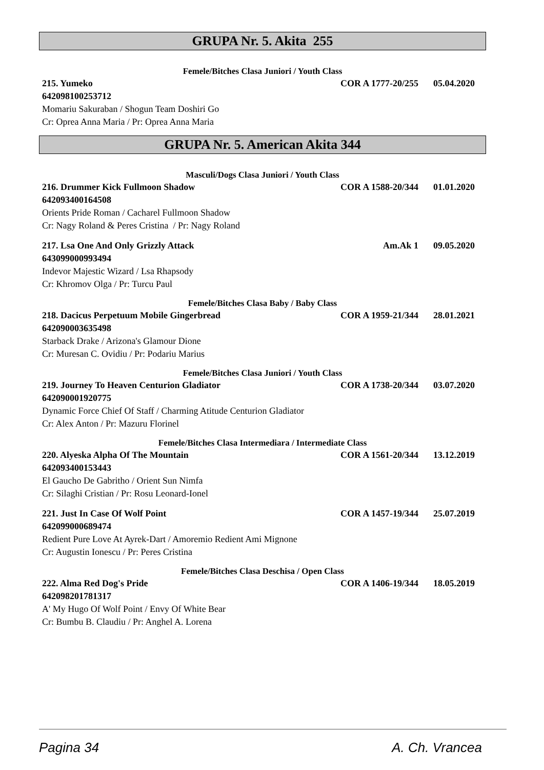GRUPA Nr. 5. Akita 255
Femele/Bitches Clasa Juniori / Youth Class
215. Yumeko COR A 1777-20/255 05.04.2020
642098100253712
Momariu Sakuraban / Shogun Team Doshiri Go
Cr: Oprea Anna Maria / Pr: Oprea Anna Maria
GRUPA Nr. 5. American Akita 344
Masculi/Dogs Clasa Juniori / Youth Class
216. Drummer Kick Fullmoon Shadow COR A 1588-20/344 01.01.2020
642093400164508
Orients Pride Roman / Cacharel Fullmoon Shadow
Cr: Nagy Roland & Peres Cristina / Pr: Nagy Roland
217. Lsa One And Only Grizzly Attack Am.Ak 1 09.05.2020
643099000993494
Indevor Majestic Wizard / Lsa Rhapsody
Cr: Khromov Olga / Pr: Turcu Paul
Femele/Bitches Clasa Baby / Baby Class
218. Dacicus Perpetuum Mobile Gingerbread COR A 1959-21/344 28.01.2021
642090003635498
Starback Drake / Arizona's Glamour Dione
Cr: Muresan C. Ovidiu / Pr: Podariu Marius
Femele/Bitches Clasa Juniori / Youth Class
219. Journey To Heaven Centurion Gladiator COR A 1738-20/344 03.07.2020
642090001920775
Dynamic Force Chief Of Staff / Charming Atitude Centurion Gladiator
Cr: Alex Anton / Pr: Mazuru Florinel
Femele/Bitches Clasa Intermediara / Intermediate Class
220. Alyeska Alpha Of The Mountain COR A 1561-20/344 13.12.2019
642093400153443
El Gaucho De Gabritho / Orient Sun Nimfa
Cr: Silaghi Cristian / Pr: Rosu Leonard-Ionel
221. Just In Case Of Wolf Point COR A 1457-19/344 25.07.2019
642099000689474
Redient Pure Love At Ayrek-Dart / Amoremio Redient Ami Mignone
Cr: Augustin Ionescu / Pr: Peres Cristina
Femele/Bitches Clasa Deschisa / Open Class
222. Alma Red Dog's Pride COR A 1406-19/344 18.05.2019
642098201781317
A' My Hugo Of Wolf Point / Envy Of White Bear
Cr: Bumbu B. Claudiu / Pr: Anghel A. Lorena
Pagina 34 A. Ch. Vrancea